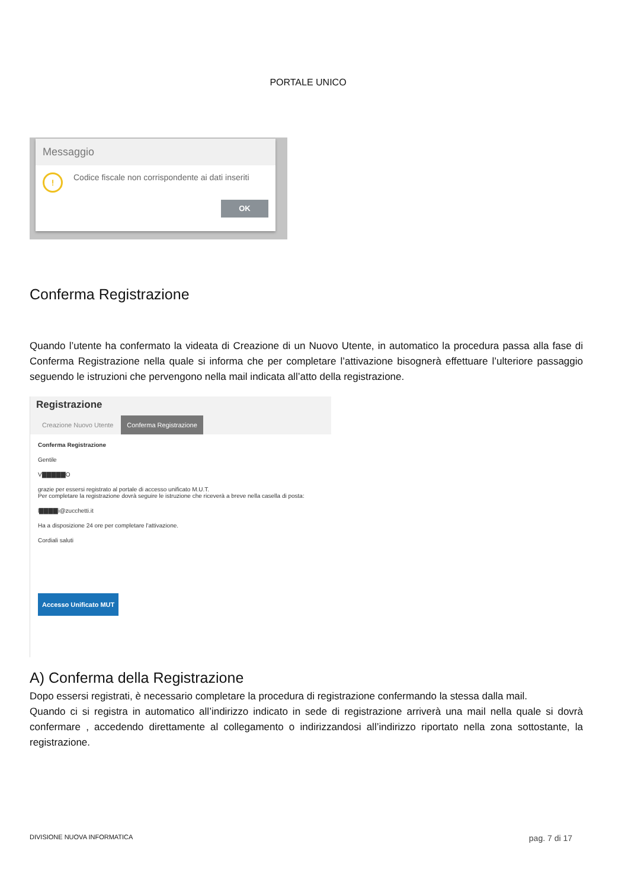PORTALE UNICO
Messaggio
!
Codice fiscale non corrispondente ai dati inseriti
OK
Conferma Registrazione
Quando l’utente ha confermato la videata di Creazione di un Nuovo Utente, in automatico la procedura passa alla fase di Conferma Registrazione nella quale si informa che per completare l’attivazione bisognerà effettuare l’ulteriore passaggio seguendo le istruzioni che pervengono nella mail indicata all’atto della registrazione.
Registrazione
Creazione Nuovo Utente Conferma Registrazione
Conferma Registrazione
Gentile
V▇▇▇▇▇O
grazie per essersi registrato al portale di accesso unificato M.U.T.
Per completare la registrazione dovrà seguire le istruzione che riceverà a breve nella casella di posta:
l▇▇▇▇i@zucchetti.it
Ha a disposizione 24 ore per completare l'attivazione.
Cordiali saluti
Accesso Unificato MUT
A) Conferma della Registrazione
Dopo essersi registrati, è necessario completare la procedura di registrazione confermando la stessa dalla mail.
Quando ci si registra in automatico all’indirizzo indicato in sede di registrazione arriverà una mail nella quale si dovrà confermare , accedendo direttamente al collegamento o indirizzandosi all’indirizzo riportato nella zona sottostante, la registrazione.
DIVISIONE NUOVA INFORMATICA pag. 7 di 17